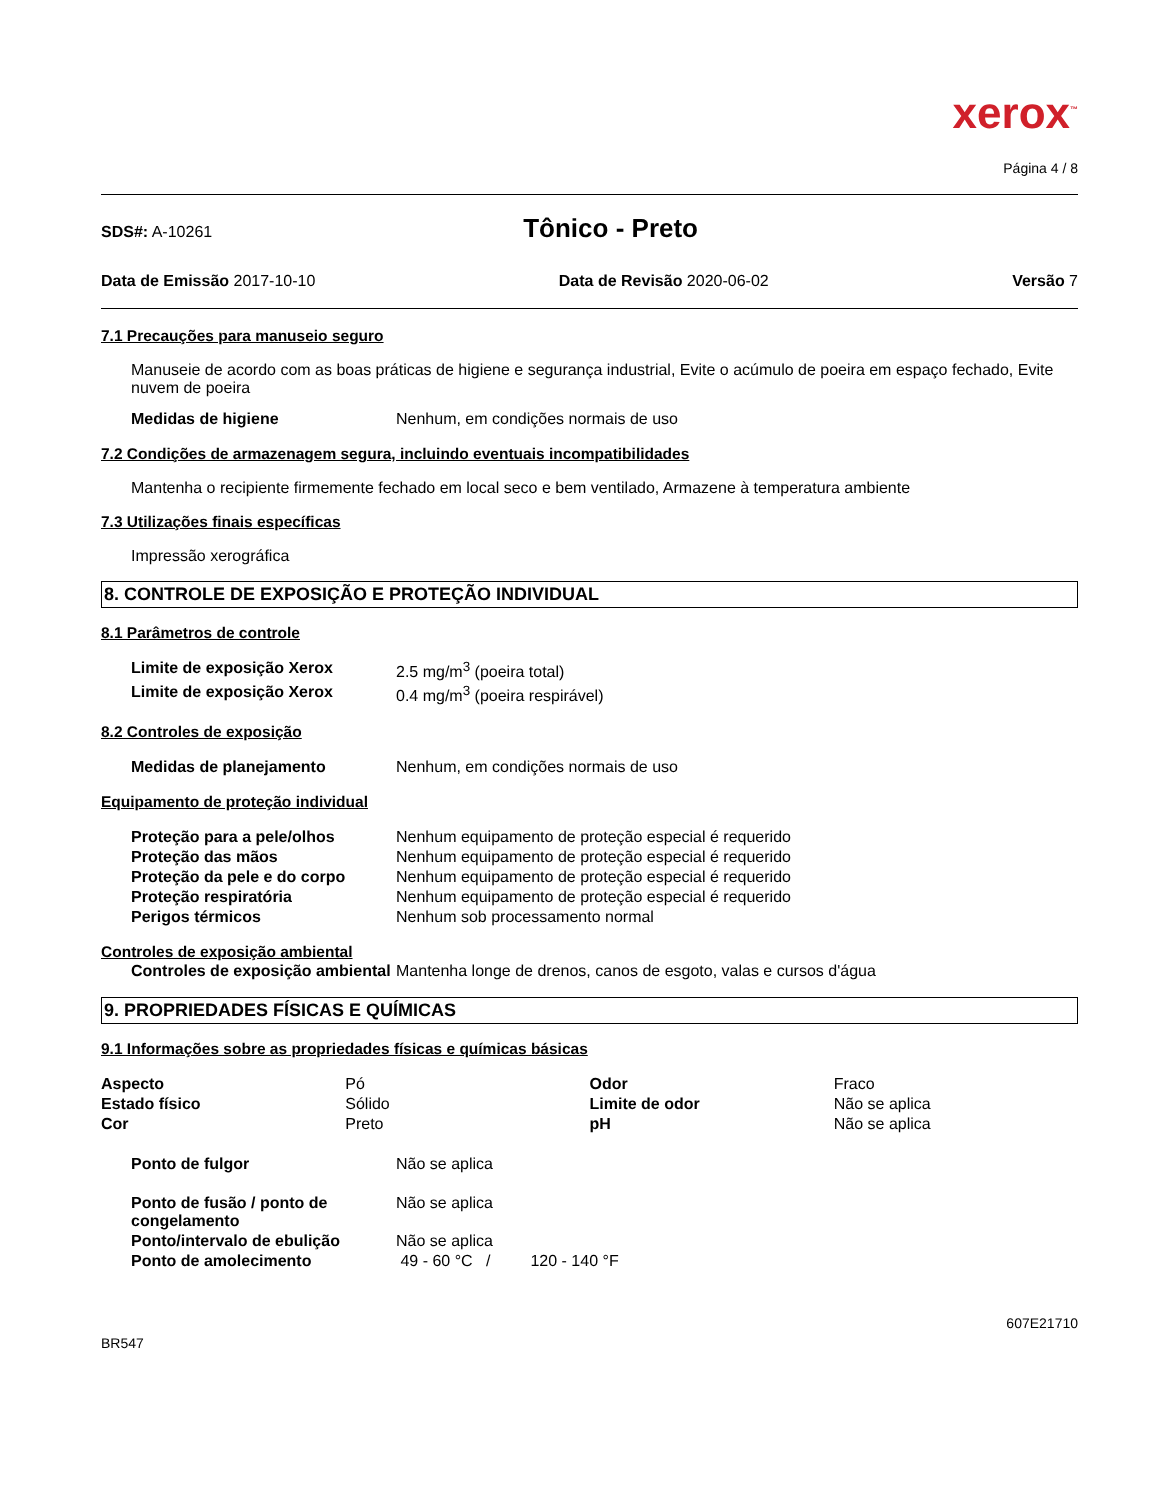xerox<sup>™</sup>
Página 4 / 8
SDS#: A-10261 Tônico - Preto
Data de Emissão 2017-10-10 Data de Revisão 2020-06-02 Versão 7
7.1 Precauções para manuseio seguro
Manuseie de acordo com as boas práticas de higiene e segurança industrial, Evite o acúmulo de poeira em espaço fechado, Evite nuvem de poeira
| Medidas de higiene | Nenhum, em condições normais de uso |
7.2 Condições de armazenagem segura, incluindo eventuais incompatibilidades
Mantenha o recipiente firmemente fechado em local seco e bem ventilado, Armazene à temperatura ambiente
7.3 Utilizações finais específicas
Impressão xerográfica
8. CONTROLE DE EXPOSIÇÃO E PROTEÇÃO INDIVIDUAL
8.1 Parâmetros de controle
| Limite de exposição Xerox | 2.5 mg/m<sup>3</sup> (poeira total) |
| Limite de exposição Xerox | 0.4 mg/m<sup>3</sup> (poeira respirável) |
8.2 Controles de exposição
| Medidas de planejamento | Nenhum, em condições normais de uso |
Equipamento de proteção individual
| Proteção para a pele/olhos | Nenhum equipamento de proteção especial é requerido |
| Proteção das mãos | Nenhum equipamento de proteção especial é requerido |
| Proteção da pele e do corpo | Nenhum equipamento de proteção especial é requerido |
| Proteção respiratória | Nenhum equipamento de proteção especial é requerido |
| Perigos térmicos | Nenhum sob processamento normal |
Controles de exposição ambiental
| Controles de exposição ambiental | Mantenha longe de drenos, canos de esgoto, valas e cursos d'água |
9. PROPRIEDADES FÍSICAS E QUÍMICAS
9.1 Informações sobre as propriedades físicas e químicas básicas
| Aspecto | Pó | Odor | Fraco |
| Estado físico | Sólido | Limite de odor | Não se aplica |
| Cor | Preto | pH | Não se aplica |
| Ponto de fulgor | Não se aplica |
| Ponto de fusão / ponto de congelamento | Não se aplica |
| Ponto/intervalo de ebulição | Não se aplica |
| Ponto de amolecimento | 49 - 60 °C / 120 - 140 °F |
607E21710
BR547